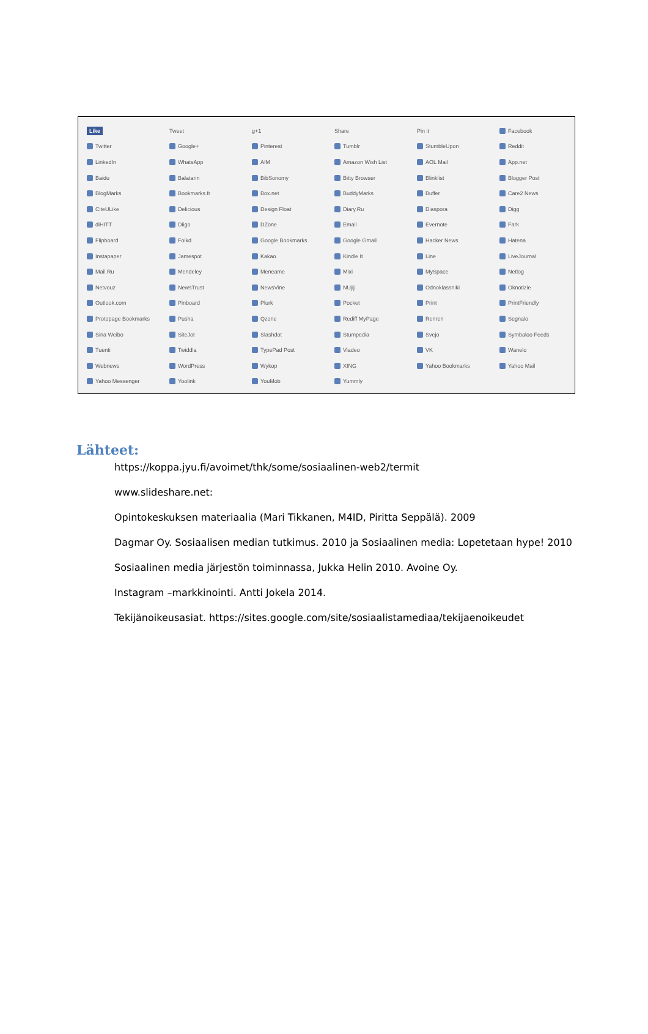Like Tweet g+1 Share Pin it Facebook Twitter Google+ Pinterest Tumblr StumbleUpon Reddit LinkedIn WhatsApp AIM Amazon Wish List AOL Mail App.net Baidu Balatarin BibSonomy Bitty Browser Blinklist Blogger Post BlogMarks Bookmarks.fr Box.net BuddyMarks Buffer Care2 News CiteULike Delicious Design Float Diary.Ru Diaspora Digg diHITT Diigo DZone Email Evernote Fark Flipboard Folkd Google Bookmarks Google Gmail Hacker News Hatena Instapaper Jamespot Kakao Kindle It Line LiveJournal Mail.Ru Mendeley Meneame Mixi MySpace Netlog Netvouz NewsTrust NewsVine NUjij Odnoklassniki Oknotizie Outlook.com Pinboard Plurk Pocket Print PrintFriendly Protopage Bookmarks Pusha Qzone Rediff MyPage Renren Segnalo Sina Weibo SiteJot Slashdot Stumpedia Svejo Symbaloo Feeds Tuenti Twiddla TypePad Post Viadeo VK Wanelo Webnews WordPress Wykop XING Yahoo Bookmarks Yahoo Mail Yahoo Messenger Yoolink YouMob Yummly
Lähteet:
https://koppa.jyu.fi/avoimet/thk/some/sosiaalinen-web2/termit
www.slideshare.net:
Opintokeskuksen materiaalia (Mari Tikkanen, M4ID, Piritta Seppälä). 2009
Dagmar Oy. Sosiaalisen median tutkimus. 2010 ja Sosiaalinen media: Lopetetaan hype! 2010
Sosiaalinen media järjestön toiminnassa, Jukka Helin 2010. Avoine Oy.
Instagram –markkinointi. Antti Jokela 2014.
Tekijänoikeusasiat. https://sites.google.com/site/sosiaalistamediaa/tekijaenoikeudet